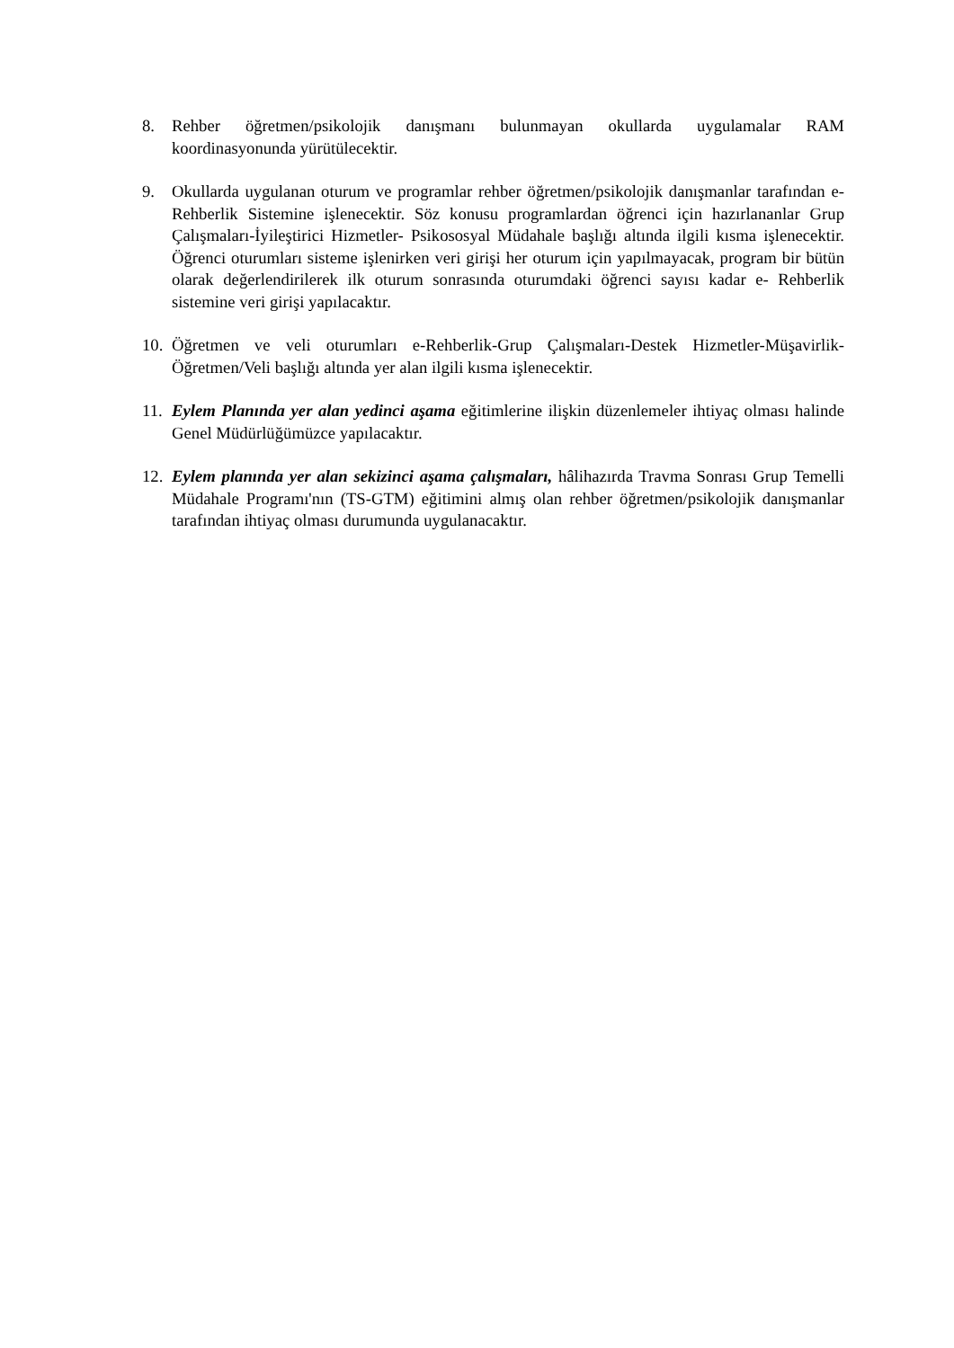8. Rehber öğretmen/psikolojik danışmanı bulunmayan okullarda uygulamalar RAM koordinasyonunda yürütülecektir.
9. Okullarda uygulanan oturum ve programlar rehber öğretmen/psikolojik danışmanlar tarafından e-Rehberlik Sistemine işlenecektir. Söz konusu programlardan öğrenci için hazırlananlar Grup Çalışmaları-İyileştirici Hizmetler- Psikososyal Müdahale başlığı altında ilgili kısma işlenecektir. Öğrenci oturumları sisteme işlenirken veri girişi her oturum için yapılmayacak, program bir bütün olarak değerlendirilerek ilk oturum sonrasında oturumdaki öğrenci sayısı kadar e- Rehberlik sistemine veri girişi yapılacaktır.
10.
Öğretmen ve veli oturumları e-Rehberlik-Grup Çalışmaları-Destek Hizmetler-Müşavirlik-Öğretmen/Veli başlığı altında yer alan ilgili kısma işlenecektir.
11.
Eylem Planında yer alan yedinci aşama eğitimlerine ilişkin düzenlemeler ihtiyaç olması halinde Genel Müdürlüğümüzce yapılacaktır.
12.
Eylem planında yer alan sekizinci aşama çalışmaları, hâlihazırda Travma Sonrası Grup Temelli Müdahale Programı'nın (TS-GTM) eğitimini almış olan rehber öğretmen/psikolojik danışmanlar tarafından ihtiyaç olması durumunda uygulanacaktır.